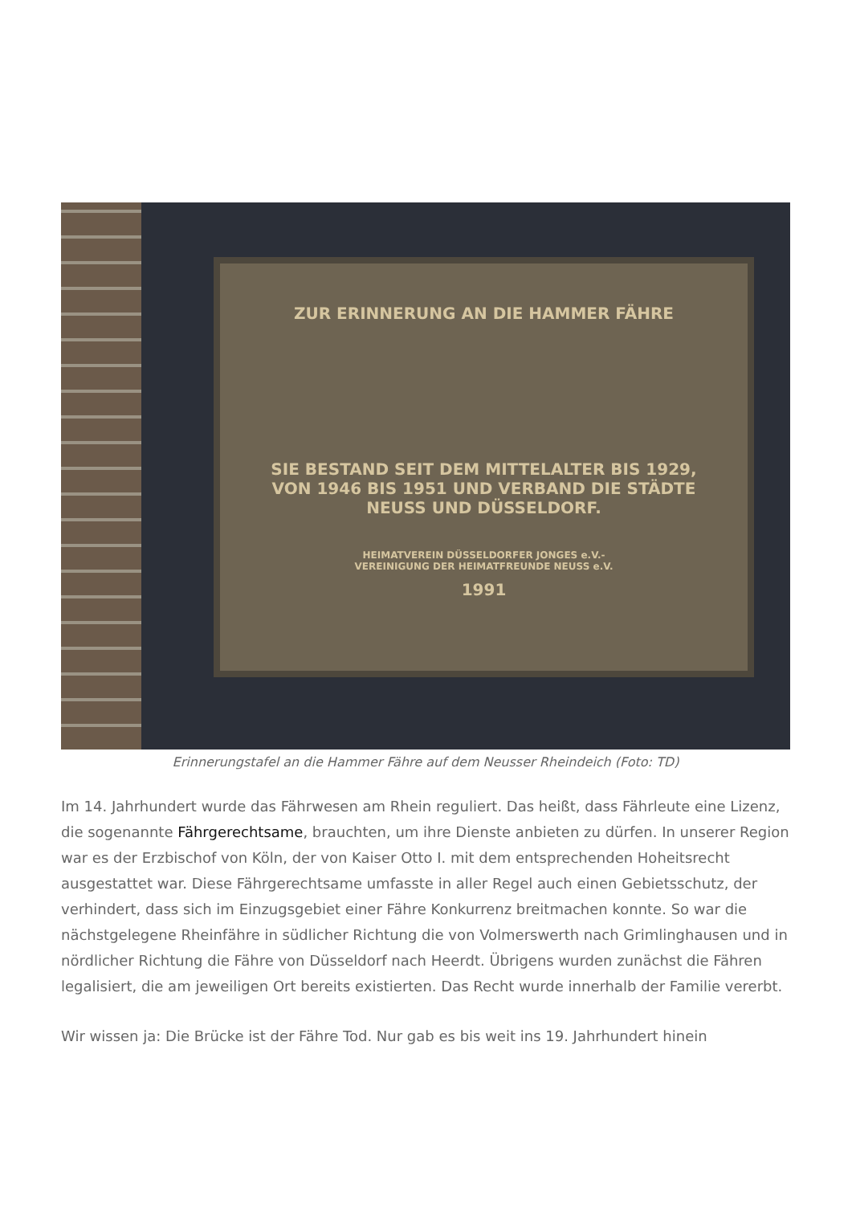ZUR ERINNERUNG AN DIE HAMMER FÄHRE
SIE BESTAND SEIT DEM MITTELALTER BIS 1929,
VON 1946 BIS 1951 UND VERBAND DIE STÄDTE
NEUSS UND DÜSSELDORF.
HEIMATVEREIN DÜSSELDORFER JONGES e.V.-
VEREINIGUNG DER HEIMATFREUNDE NEUSS e.V.
1991
Erinnerungstafel an die Hammer Fähre auf dem Neusser Rheindeich (Foto: TD)
Im 14. Jahrhundert wurde das Fährwesen am Rhein reguliert. Das heißt, dass Fährleute eine Lizenz, die sogenannte Fährgerechtsame, brauchten, um ihre Dienste anbieten zu dürfen. In unserer Region war es der Erzbischof von Köln, der von Kaiser Otto I. mit dem entsprechenden Hoheitsrecht ausgestattet war. Diese Fährgerechtsame umfasste in aller Regel auch einen Gebietsschutz, der verhindert, dass sich im Einzugsgebiet einer Fähre Konkurrenz breitmachen konnte. So war die nächstgelegene Rheinfähre in südlicher Richtung die von Volmerswerth nach Grimlinghausen und in nördlicher Richtung die Fähre von Düsseldorf nach Heerdt. Übrigens wurden zunächst die Fähren legalisiert, die am jeweiligen Ort bereits existierten. Das Recht wurde innerhalb der Familie vererbt.
Wir wissen ja: Die Brücke ist der Fähre Tod. Nur gab es bis weit ins 19. Jahrhundert hinein